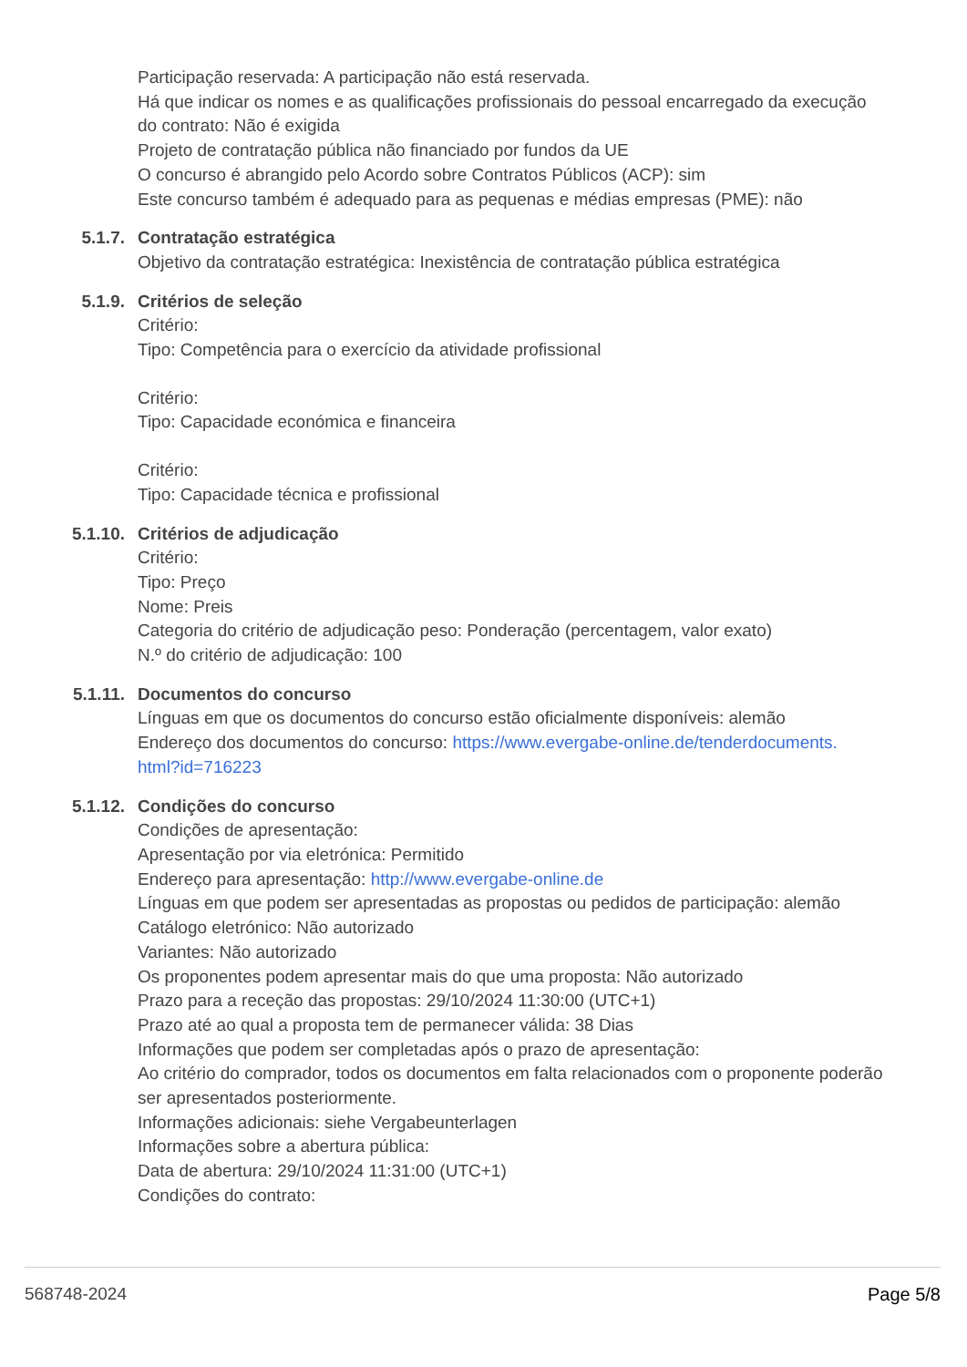Participação reservada: A participação não está reservada.
Há que indicar os nomes e as qualificações profissionais do pessoal encarregado da execução do contrato: Não é exigida
Projeto de contratação pública não financiado por fundos da UE
O concurso é abrangido pelo Acordo sobre Contratos Públicos (ACP): sim
Este concurso também é adequado para as pequenas e médias empresas (PME): não
5.1.7. Contratação estratégica
Objetivo da contratação estratégica: Inexistência de contratação pública estratégica
5.1.9. Critérios de seleção
Critério:
Tipo: Competência para o exercício da atividade profissional
Critério:
Tipo: Capacidade económica e financeira
Critério:
Tipo: Capacidade técnica e profissional
5.1.10. Critérios de adjudicação
Critério:
Tipo: Preço
Nome: Preis
Categoria do critério de adjudicação peso: Ponderação (percentagem, valor exato)
N.º do critério de adjudicação: 100
5.1.11. Documentos do concurso
Línguas em que os documentos do concurso estão oficialmente disponíveis: alemão
Endereço dos documentos do concurso: https://www.evergabe-online.de/tenderdocuments.
html?id=716223
5.1.12. Condições do concurso
Condições de apresentação:
Apresentação por via eletrónica: Permitido
Endereço para apresentação: http://www.evergabe-online.de
Línguas em que podem ser apresentadas as propostas ou pedidos de participação: alemão
Catálogo eletrónico: Não autorizado
Variantes: Não autorizado
Os proponentes podem apresentar mais do que uma proposta: Não autorizado
Prazo para a receção das propostas: 29/10/2024 11:30:00 (UTC+1)
Prazo até ao qual a proposta tem de permanecer válida: 38 Dias
Informações que podem ser completadas após o prazo de apresentação:
Ao critério do comprador, todos os documentos em falta relacionados com o proponente poderão ser apresentados posteriormente.
Informações adicionais: siehe Vergabeunterlagen
Informações sobre a abertura pública:
Data de abertura: 29/10/2024 11:31:00 (UTC+1)
Condições do contrato:
568748-2024 Page 5/8